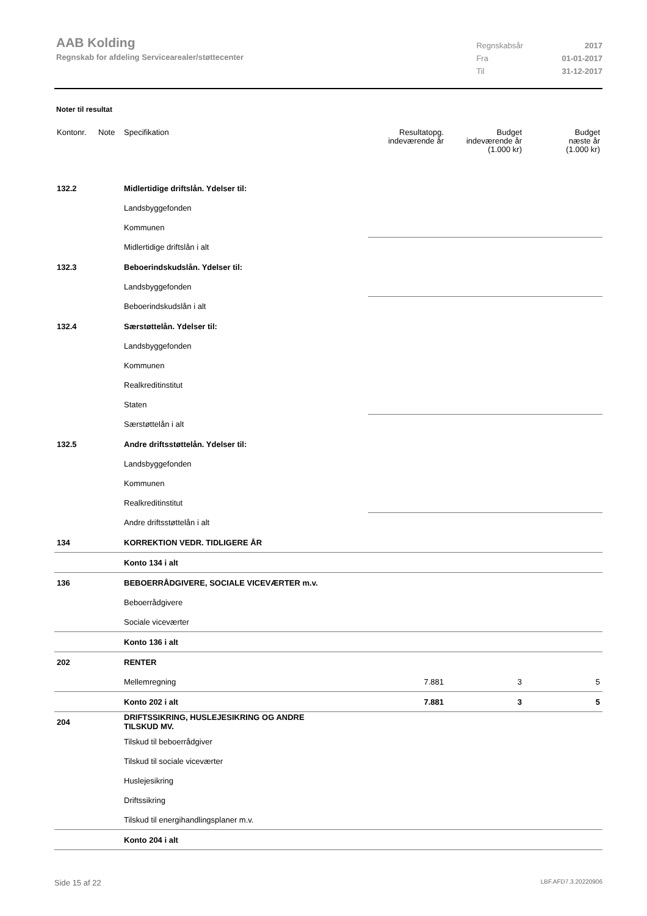AAB Kolding
Regnskab for afdeling Servicearealer/støttecenter
| Regnskabsår | 2017 |
| Fra | 01-01-2017 |
| Til | 31-12-2017 |
Noter til resultat
| Kontonr. | Note | Specifikation | Resultatopg. indeværende år | Budget indeværende år (1.000 kr) | Budget næste år (1.000 kr) |
| --- | --- | --- | --- | --- | --- |
| 132.2 | | Midlertidige driftslån. Ydelser til: | | | |
| | | Landsbyggefonden | | | |
| | | Kommunen | | | |
| | | Midlertidige driftslån i alt | | | |
| 132.3 | | Beboerindskudslån. Ydelser til: | | | |
| | | Landsbyggefonden | | | |
| | | Beboerindskudslån i alt | | | |
| 132.4 | | Særstøttelån. Ydelser til: | | | |
| | | Landsbyggefonden | | | |
| | | Kommunen | | | |
| | | Realkreditinstitut | | | |
| | | Staten | | | |
| | | Særstøttelån i alt | | | |
| 132.5 | | Andre driftsstøttelån. Ydelser til: | | | |
| | | Landsbyggefonden | | | |
| | | Kommunen | | | |
| | | Realkreditinstitut | | | |
| | | Andre driftsstøttelån i alt | | | |
| 134 | | KORREKTION VEDR. TIDLIGERE ÅR | | | |
| | | Konto 134 i alt | | | |
| 136 | | BEBOERRÅDGIVERE, SOCIALE VICEVÆRTER m.v. | | | |
| | | Beboerrådgivere | | | |
| | | Sociale viceværter | | | |
| | | Konto 136 i alt | | | |
| 202 | | RENTER | | | |
| | | Mellemregning | 7.881 | 3 | 5 |
| | | Konto 202 i alt | 7.881 | 3 | 5 |
| 204 | | DRIFTSSIKRING, HUSLEJESIKRING OG ANDRE TILSKUD MV. | | | |
| | | Tilskud til beboerrådgiver | | | |
| | | Tilskud til sociale viceværter | | | |
| | | Huslejesikring | | | |
| | | Driftssikring | | | |
| | | Tilskud til energihandlingsplaner m.v. | | | |
| | | Konto 204 i alt | | | |
Side 15 af 22 LBF.AFD7.3.20220906